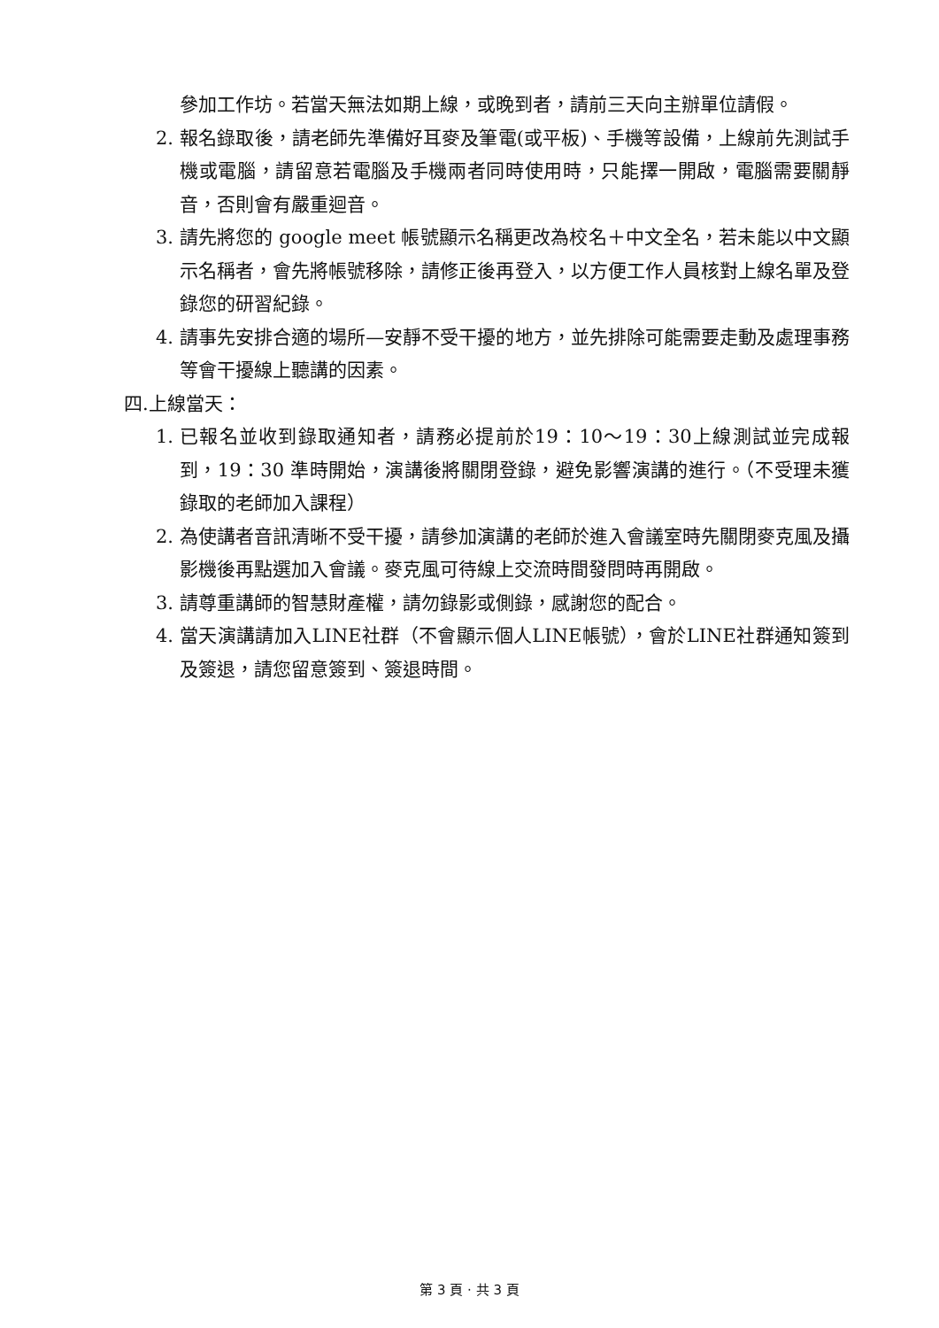參加工作坊。若當天無法如期上線，或晚到者，請前三天向主辦單位請假。
2. 報名錄取後，請老師先準備好耳麥及筆電(或平板)、手機等設備，上線前先測試手機或電腦，請留意若電腦及手機兩者同時使用時，只能擇一開啟，電腦需要關靜音，否則會有嚴重迴音。
3. 請先將您的 google meet 帳號顯示名稱更改為校名＋中文全名，若未能以中文顯示名稱者，會先將帳號移除，請修正後再登入，以方便工作人員核對上線名單及登錄您的研習紀錄。
4. 請事先安排合適的場所—安靜不受干擾的地方，並先排除可能需要走動及處理事務等會干擾線上聽講的因素。
四. 上線當天：
1. 已報名並收到錄取通知者，請務必提前於19：10～19：30上線測試並完成報到，19：30 準時開始，演講後將關閉登錄，避免影響演講的進行。（不受理未獲錄取的老師加入課程）
2. 為使講者音訊清晰不受干擾，請參加演講的老師於進入會議室時先關閉麥克風及攝影機後再點選加入會議。麥克風可待線上交流時間發問時再開啟。
3. 請尊重講師的智慧財產權，請勿錄影或側錄，感謝您的配合。
4. 當天演講請加入LINE社群（不會顯示個人LINE帳號），會於LINE社群通知簽到及簽退，請您留意簽到、簽退時間。
第 3 頁 · 共 3 頁